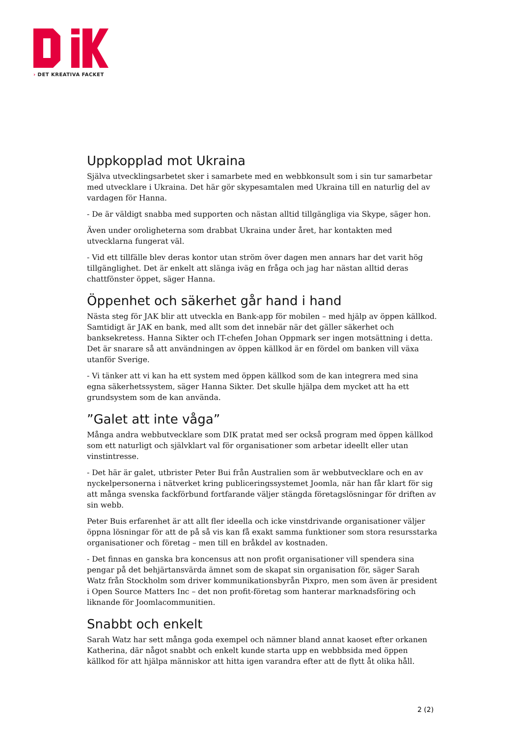› DET KREATIVA FACKET
Uppkopplad mot Ukraina
Själva utvecklingsarbetet sker i samarbete med en webbkonsult som i sin tur samarbetar med utvecklare i Ukraina. Det här gör skypesamtalen med Ukraina till en naturlig del av vardagen för Hanna.
- De är väldigt snabba med supporten och nästan alltid tillgängliga via Skype, säger hon.
Även under oroligheterna som drabbat Ukraina under året, har kontakten med utvecklarna fungerat väl.
- Vid ett tillfälle blev deras kontor utan ström över dagen men annars har det varit hög tillgänglighet. Det är enkelt att slänga iväg en fråga och jag har nästan alltid deras chattfönster öppet, säger Hanna.
Öppenhet och säkerhet går hand i hand
Nästa steg för JAK blir att utveckla en Bank-app för mobilen – med hjälp av öppen källkod. Samtidigt är JAK en bank, med allt som det innebär när det gäller säkerhet och banksekretess. Hanna Sikter och IT-chefen Johan Oppmark ser ingen motsättning i detta. Det är snarare så att användningen av öppen källkod är en fördel om banken vill växa utanför Sverige.
- Vi tänker att vi kan ha ett system med öppen källkod som de kan integrera med sina egna säkerhetssystem, säger Hanna Sikter. Det skulle hjälpa dem mycket att ha ett grundsystem som de kan använda.
”Galet att inte våga”
Många andra webbutvecklare som DIK pratat med ser också program med öppen källkod som ett naturligt och självklart val för organisationer som arbetar ideellt eller utan vinstintresse.
- Det här är galet, utbrister Peter Bui från Australien som är webbutvecklare och en av nyckelpersonerna i nätverket kring publiceringssystemet Joomla, när han får klart för sig att många svenska fackförbund fortfarande väljer stängda företagslösningar för driften av sin webb.
Peter Buis erfarenhet är att allt fler ideella och icke vinstdrivande organisationer väljer öppna lösningar för att de på så vis kan få exakt samma funktioner som stora resursstarka organisationer och företag – men till en bråkdel av kostnaden.
- Det finnas en ganska bra koncensus att non profit organisationer vill spendera sina pengar på det behjärtansvärda ämnet som de skapat sin organisation för, säger Sarah Watz från Stockholm som driver kommunikationsbyrån Pixpro, men som även är president i Open Source Matters Inc – det non profit-företag som hanterar marknadsföring och liknande för Joomlacommunitien.
Snabbt och enkelt
Sarah Watz har sett många goda exempel och nämner bland annat kaoset efter orkanen Katherina, där något snabbt och enkelt kunde starta upp en webbbsida med öppen källkod för att hjälpa människor att hitta igen varandra efter att de flytt åt olika håll.
2 (2)